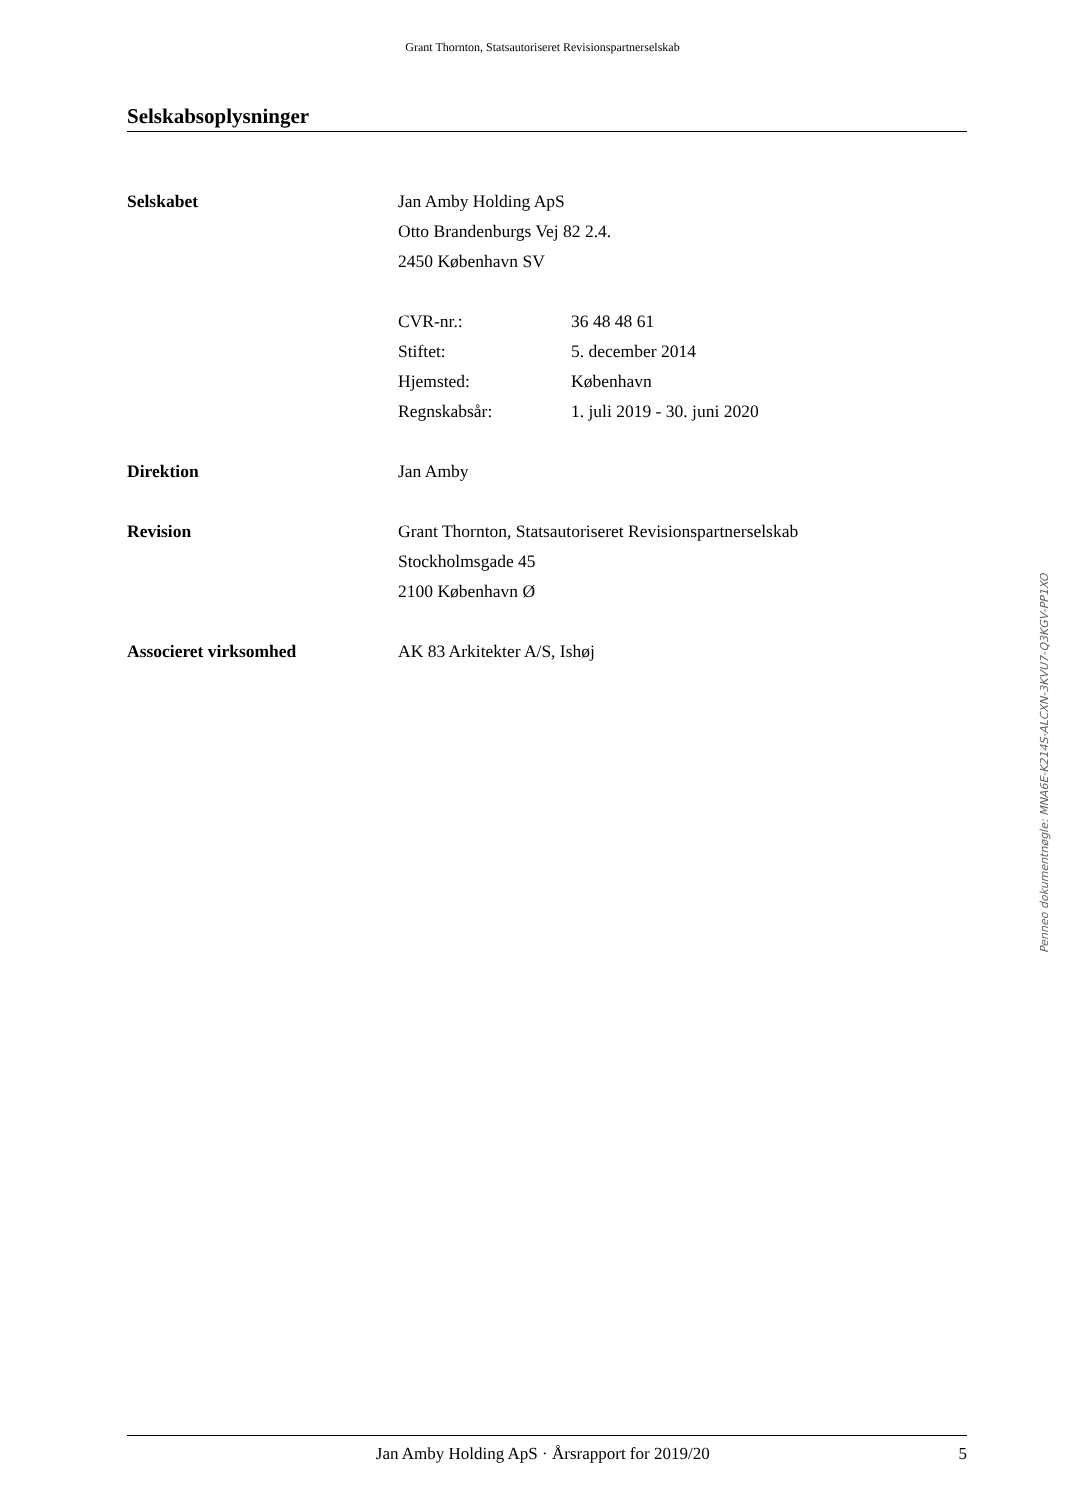Grant Thornton, Statsautoriseret Revisionspartnerselskab
Selskabsoplysninger
Selskabet Jan Amby Holding ApS
Otto Brandenburgs Vej 82 2.4.
2450 København SV
CVR-nr.: 36 48 48 61
Stiftet: 5. december 2014
Hjemsted: København
Regnskabsår: 1. juli 2019 - 30. juni 2020
Direktion Jan Amby
Revision Grant Thornton, Statsautoriseret Revisionspartnerselskab
Stockholmsgade 45
2100 København Ø
Associeret virksomhed AK 83 Arkitekter A/S, Ishøj
Penneo dokumentnøgle: MNA6E-K214S-ALCXN-3KVU7-Q3KGV-PP1XO
Jan Amby Holding ApS · Årsrapport for 2019/20 5